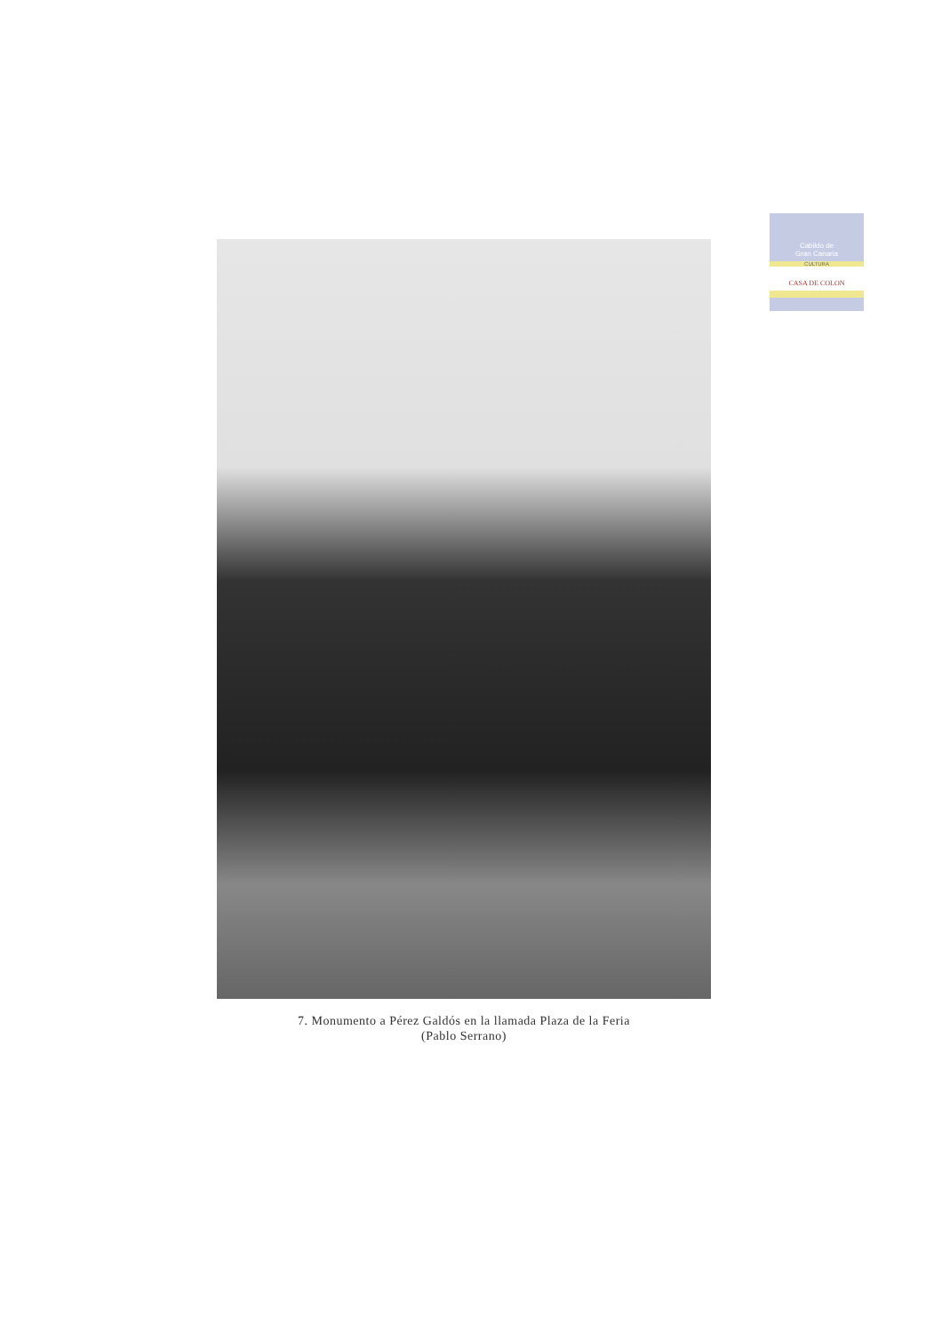Cabildo de
Gran Canaria
CULTURA
CASA DE COLON
7. Monumento a Pérez Galdós en la llamada Plaza de la Feria
(Pablo Serrano)